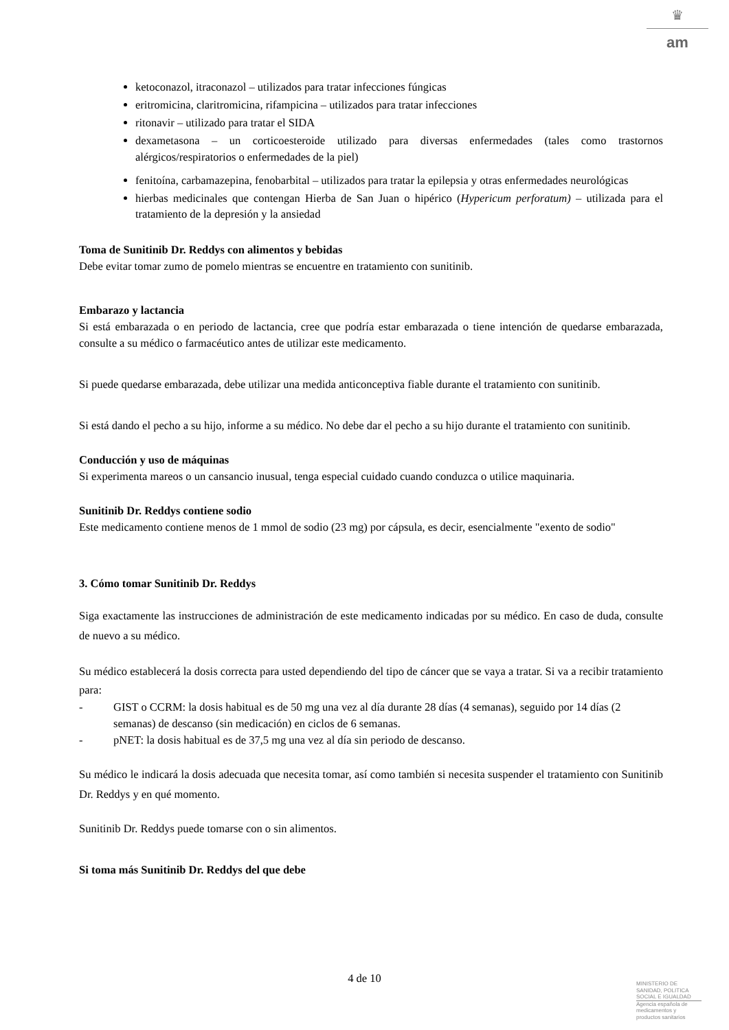♛
am
ketoconazol, itraconazol – utilizados para tratar infecciones fúngicas
eritromicina, claritromicina, rifampicina – utilizados para tratar infecciones
ritonavir – utilizado para tratar el SIDA
dexametasona – un corticoesteroide utilizado para diversas enfermedades (tales como trastornos alérgicos/respiratorios o enfermedades de la piel)
fenitoína, carbamazepina, fenobarbital – utilizados para tratar la epilepsia y otras enfermedades neurológicas
hierbas medicinales que contengan Hierba de San Juan o hipérico (Hypericum perforatum) – utilizada para el tratamiento de la depresión y la ansiedad
Toma de Sunitinib Dr. Reddys con alimentos y bebidas
Debe evitar tomar zumo de pomelo mientras se encuentre en tratamiento con sunitinib.
Embarazo y lactancia
Si está embarazada o en periodo de lactancia, cree que podría estar embarazada o tiene intención de quedarse embarazada, consulte a su médico o farmacéutico antes de utilizar este medicamento.
Si puede quedarse embarazada, debe utilizar una medida anticonceptiva fiable durante el tratamiento con sunitinib.
Si está dando el pecho a su hijo, informe a su médico. No debe dar el pecho a su hijo durante el tratamiento con sunitinib.
Conducción y uso de máquinas
Si experimenta mareos o un cansancio inusual, tenga especial cuidado cuando conduzca o utilice maquinaria.
Sunitinib Dr. Reddys contiene sodio
Este medicamento contiene menos de 1 mmol de sodio (23 mg) por cápsula, es decir, esencialmente "exento de sodio"
3. Cómo tomar Sunitinib Dr. Reddys
Siga exactamente las instrucciones de administración de este medicamento indicadas por su médico. En caso de duda, consulte de nuevo a su médico.
Su médico establecerá la dosis correcta para usted dependiendo del tipo de cáncer que se vaya a tratar. Si va a recibir tratamiento para:
- GIST o CCRM: la dosis habitual es de 50 mg una vez al día durante 28 días (4 semanas), seguido por 14 días (2 semanas) de descanso (sin medicación) en ciclos de 6 semanas.
- pNET: la dosis habitual es de 37,5 mg una vez al día sin periodo de descanso.
Su médico le indicará la dosis adecuada que necesita tomar, así como también si necesita suspender el tratamiento con Sunitinib Dr. Reddys y en qué momento.
Sunitinib Dr. Reddys puede tomarse con o sin alimentos.
Si toma más Sunitinib Dr. Reddys del que debe
4 de 10
MINISTERIO DE
SANIDAD, POLITICA
SOCIAL E IGUALDAD
Agencia española de
medicamentos y
productos sanitarios